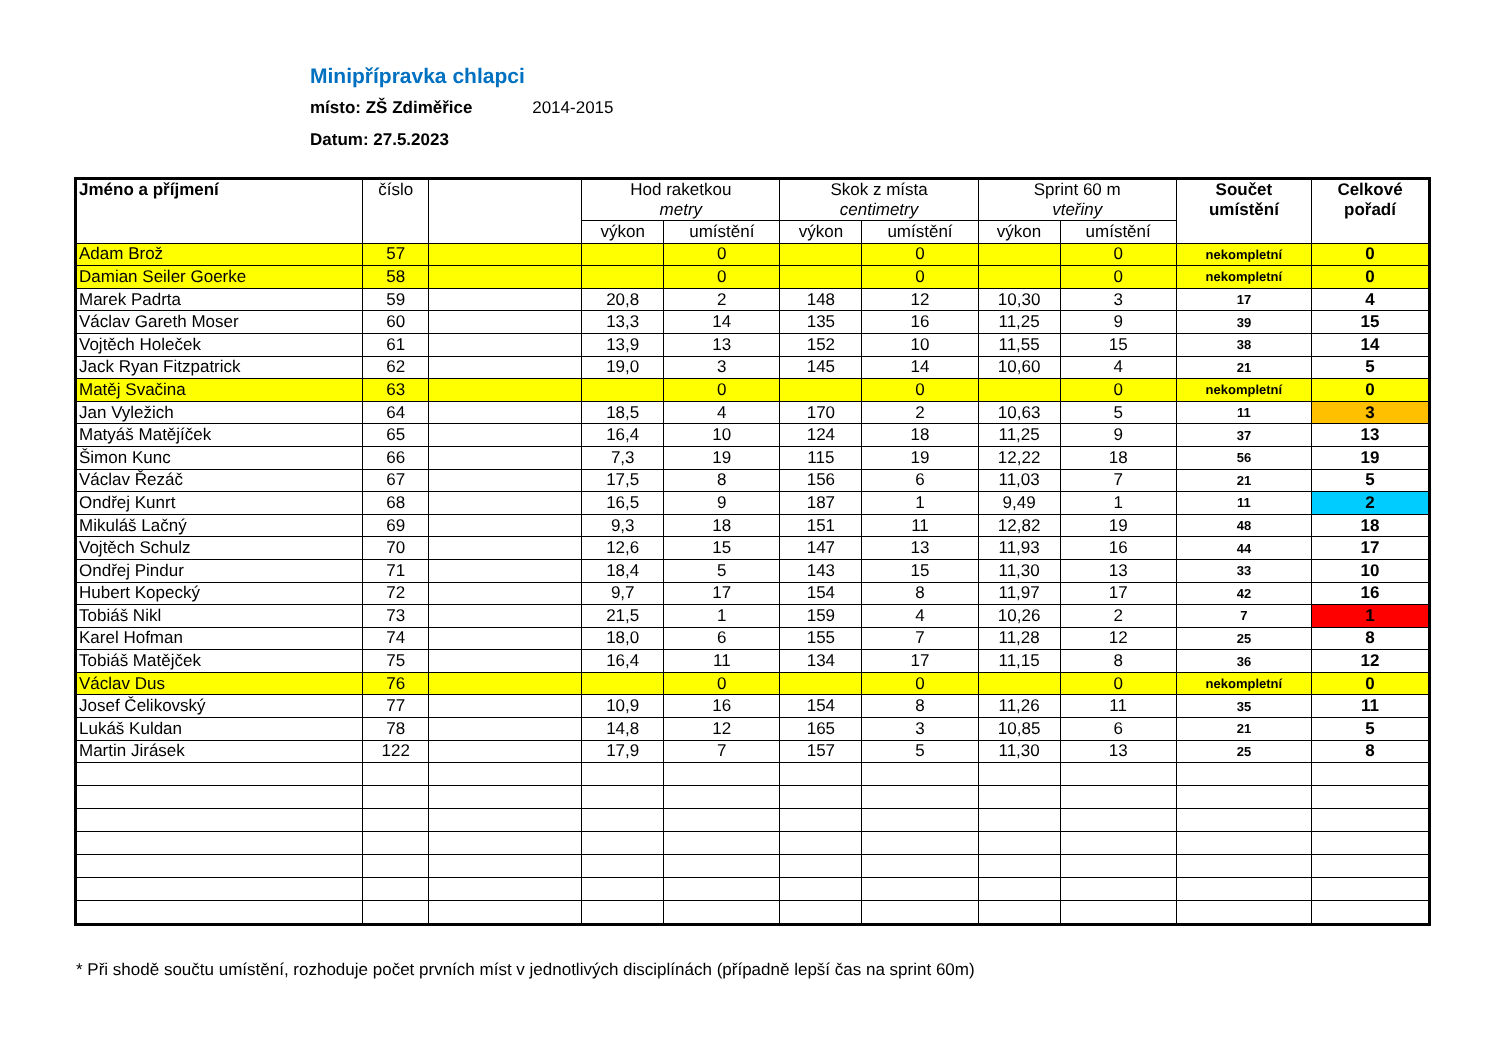Minipřípravka chlapci
místo: ZŠ Zdiměřice 2014-2015
Datum: 27.5.2023
| Jméno a příjmení | číslo | | Hod raketkou metry | | Skok z místa centimetry | | Sprint 60 m vteřiny | | Součet umístění | Celkové pořadí |
| --- | --- | --- | --- | --- | --- | --- | --- | --- | --- | --- |
| | | | výkon | umístění | výkon | umístění | výkon | umístění | | |
| Adam Brož | 57 | | | 0 | | 0 | | 0 | nekompletní | 0 |
| Damian Seiler Goerke | 58 | | | 0 | | 0 | | 0 | nekompletní | 0 |
| Marek Padrta | 59 | | 20,8 | 2 | 148 | 12 | 10,30 | 3 | 17 | 4 |
| Václav Gareth Moser | 60 | | 13,3 | 14 | 135 | 16 | 11,25 | 9 | 39 | 15 |
| Vojtěch Holeček | 61 | | 13,9 | 13 | 152 | 10 | 11,55 | 15 | 38 | 14 |
| Jack Ryan Fitzpatrick | 62 | | 19,0 | 3 | 145 | 14 | 10,60 | 4 | 21 | 5 |
| Matěj Svačina | 63 | | | 0 | | 0 | | 0 | nekompletní | 0 |
| Jan Vyležich | 64 | | 18,5 | 4 | 170 | 2 | 10,63 | 5 | 11 | 3 |
| Matyáš Matějíček | 65 | | 16,4 | 10 | 124 | 18 | 11,25 | 9 | 37 | 13 |
| Šimon Kunc | 66 | | 7,3 | 19 | 115 | 19 | 12,22 | 18 | 56 | 19 |
| Václav Řezáč | 67 | | 17,5 | 8 | 156 | 6 | 11,03 | 7 | 21 | 5 |
| Ondřej Kunrt | 68 | | 16,5 | 9 | 187 | 1 | 9,49 | 1 | 11 | 2 |
| Mikuláš Lačný | 69 | | 9,3 | 18 | 151 | 11 | 12,82 | 19 | 48 | 18 |
| Vojtěch Schulz | 70 | | 12,6 | 15 | 147 | 13 | 11,93 | 16 | 44 | 17 |
| Ondřej Pindur | 71 | | 18,4 | 5 | 143 | 15 | 11,30 | 13 | 33 | 10 |
| Hubert Kopecký | 72 | | 9,7 | 17 | 154 | 8 | 11,97 | 17 | 42 | 16 |
| Tobiáš Nikl | 73 | | 21,5 | 1 | 159 | 4 | 10,26 | 2 | 7 | 1 |
| Karel Hofman | 74 | | 18,0 | 6 | 155 | 7 | 11,28 | 12 | 25 | 8 |
| Tobiáš Matějček | 75 | | 16,4 | 11 | 134 | 17 | 11,15 | 8 | 36 | 12 |
| Václav Dus | 76 | | | 0 | | 0 | | 0 | nekompletní | 0 |
| Josef Čelikovský | 77 | | 10,9 | 16 | 154 | 8 | 11,26 | 11 | 35 | 11 |
| Lukáš Kuldan | 78 | | 14,8 | 12 | 165 | 3 | 10,85 | 6 | 21 | 5 |
| Martin Jirásek | 122 | | 17,9 | 7 | 157 | 5 | 11,30 | 13 | 25 | 8 |
* Při shodě součtu umístění, rozhoduje počet prvních míst v jednotlivých disciplínách (případně lepší čas na sprint 60m)